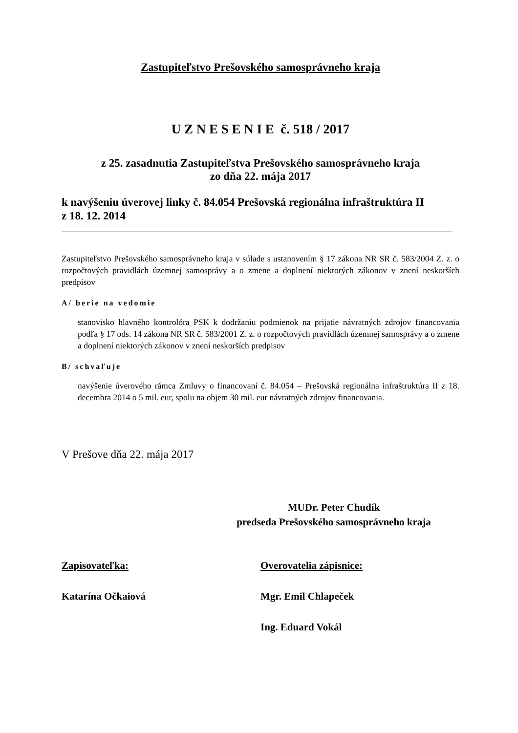Zastupiteľstvo Prešovského samosprávneho kraja
U Z N E S E N I E č. 518 / 2017
z 25. zasadnutia Zastupiteľstva Prešovského samosprávneho kraja
zo dňa 22. mája 2017
k navýšeniu úverovej linky č. 84.054 Prešovská regionálna infraštruktúra II
z 18. 12. 2014
Zastupiteľstvo Prešovského samosprávneho kraja v súlade s ustanovením § 17 zákona NR SR č. 583/2004 Z. z. o rozpočtových pravidlách územnej samosprávy a o zmene a doplnení niektorých zákonov v znení neskorších predpisov
A/ berie na vedomie
stanovisko hlavného kontrolóra PSK k dodržaniu podmienok na prijatie návratných zdrojov financovania podľa § 17 ods. 14 zákona NR SR č. 583/2001 Z. z. o rozpočtových pravidlách územnej samosprávy a o zmene a doplnení niektorých zákonov v znení neskorších predpisov
B/ schvaľuje
navýšenie úverového rámca Zmluvy o financovaní č. 84.054 – Prešovská regionálna infraštruktúra II z 18. decembra 2014 o 5 mil. eur, spolu na objem 30 mil. eur návratných zdrojov financovania.
V Prešove dňa 22. mája 2017
MUDr. Peter Chudík
predseda Prešovského samosprávneho kraja
Zapisovateľka: Overovatelia zápisnice:
Katarína Očkaiová Mgr. Emil Chlapeček
Ing. Eduard Vokál